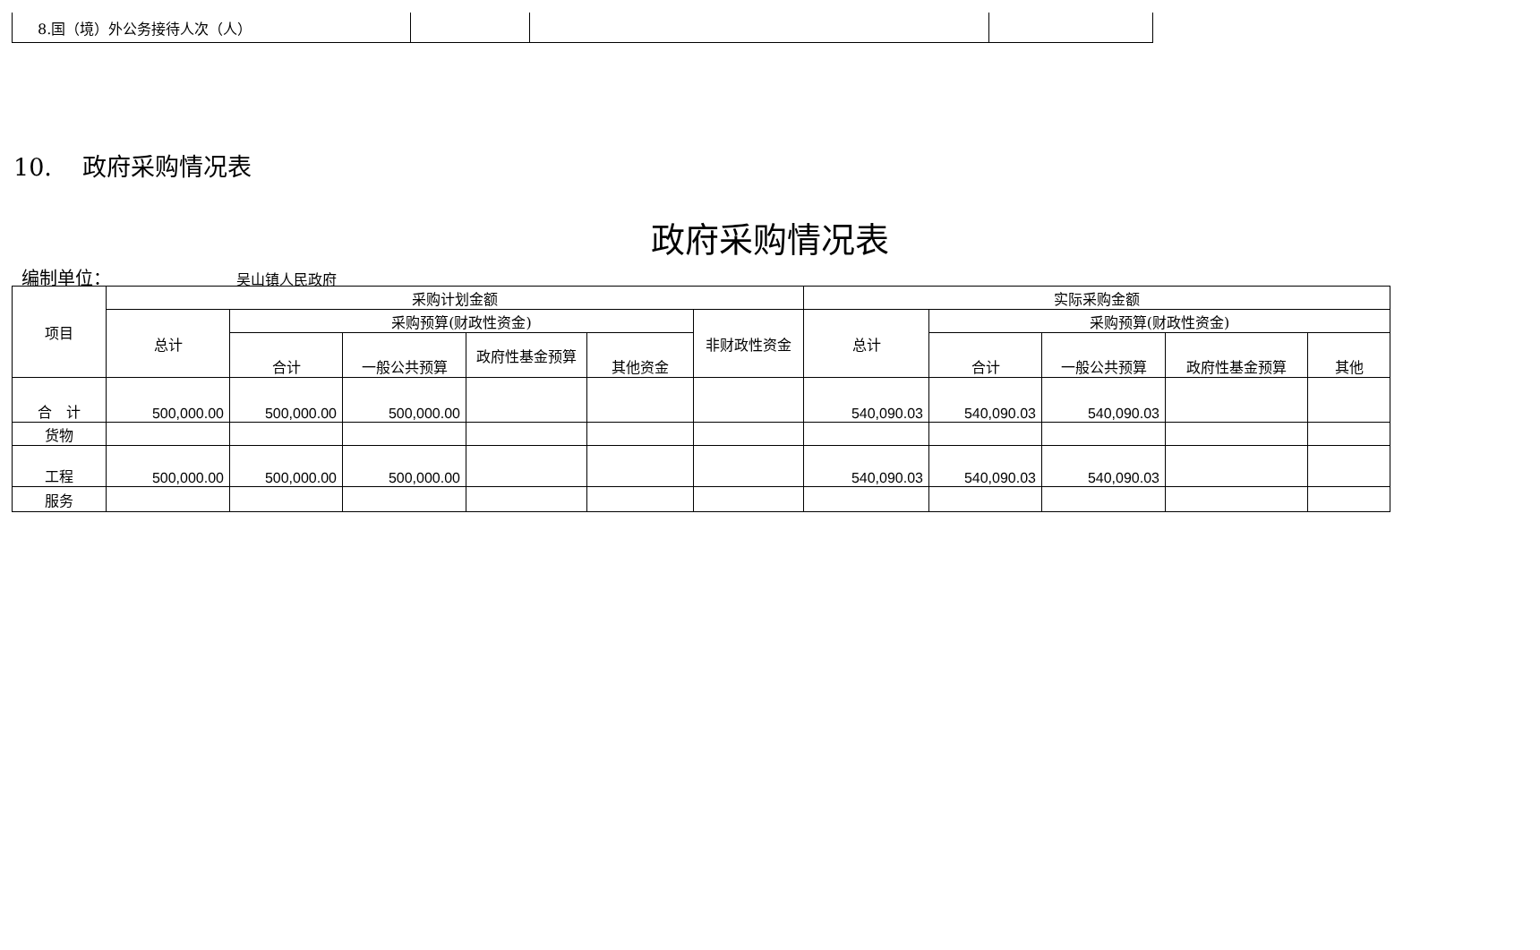| 8.国（境）外公务接待人次（人） | | | |
10. 政府采购情况表
政府采购情况表
编制单位： 吴山镇人民政府
| 项目 | 采购计划金额 | | | | | | 实际采购金额 | | | | |
| --- | --- | --- | --- | --- | --- | --- | --- | --- | --- | --- | --- |
| | 总计 | 采购预算(财政性资金) | | | | 非财政性资金 | 总计 | 采购预算(财政性资金) | | | |
| | | 合计 | 一般公共预算 | 政府性基金预算 | 其他资金 | | | 合计 | 一般公共预算 | 政府性基金预算 | 其他 |
| 合 计 | 500,000.00 | 500,000.00 | 500,000.00 | | | | 540,090.03 | 540,090.03 | 540,090.03 | | |
| 货物 | | | | | | | | | | | |
| 工程 | 500,000.00 | 500,000.00 | 500,000.00 | | | | 540,090.03 | 540,090.03 | 540,090.03 | | |
| 服务 | | | | | | | | | | | |